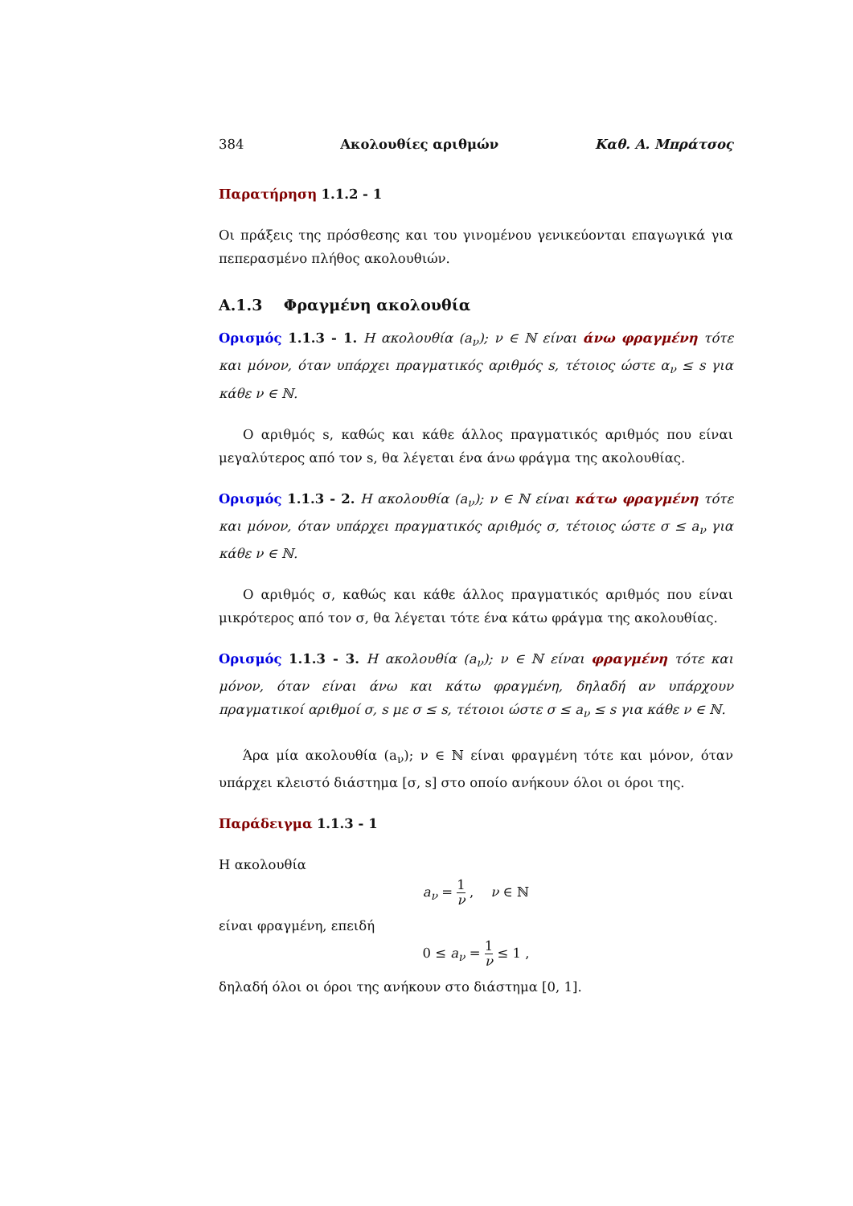384 Ακολουθίες αριθμών Καθ. Α. Μπράτσος
Παρατήρηση 1.1.2 - 1
Οι πράξεις της πρόσθεσης και του γινομένου γενικεύονται επαγωγικά για πεπερασμένο πλήθος ακολουθιών.
A.1.3 Φραγμένη ακολουθία
Ορισμός 1.1.3 - 1. Η ακολουθία (a<sub>ν</sub>); ν ∈ ℕ είναι άνω φραγμένη τότε και μόνον, όταν υπάρχει πραγματικός αριθμός s, τέτοιος ώστε α<sub>ν</sub> ≤ s για κάθε ν ∈ ℕ.
Ο αριθμός s, καθώς και κάθε άλλος πραγματικός αριθμός που είναι μεγαλύτερος από τον s, θα λέγεται ένα άνω φράγμα της ακολουθίας.
Ορισμός 1.1.3 - 2. Η ακολουθία (a<sub>ν</sub>); ν ∈ ℕ είναι κάτω φραγμένη τότε και μόνον, όταν υπάρχει πραγματικός αριθμός σ, τέτοιος ώστε σ ≤ a<sub>ν</sub> για κάθε ν ∈ ℕ.
Ο αριθμός σ, καθώς και κάθε άλλος πραγματικός αριθμός που είναι μικρότερος από τον σ, θα λέγεται τότε ένα κάτω φράγμα της ακολουθίας.
Ορισμός 1.1.3 - 3. Η ακολουθία (a<sub>ν</sub>); ν ∈ ℕ είναι φραγμένη τότε και μόνον, όταν είναι άνω και κάτω φραγμένη, δηλαδή αν υπάρχουν πραγματικοί αριθμοί σ, s με σ ≤ s, τέτοιοι ώστε σ ≤ a<sub>ν</sub> ≤ s για κάθε ν ∈ ℕ.
Άρα μία ακολουθία (a<sub>ν</sub>); ν ∈ ℕ είναι φραγμένη τότε και μόνον, όταν υπάρχει κλειστό διάστημα [σ, s] στο οποίο ανήκουν όλοι οι όροι της.
Παράδειγμα 1.1.3 - 1
Η ακολουθία
a<sub>ν</sub> = 1 ν , ν ∈ ℕ
είναι φραγμένη, επειδή
0 ≤ a<sub>ν</sub> = 1 ν ≤ 1 ,
δηλαδή όλοι οι όροι της ανήκουν στο διάστημα [0, 1].